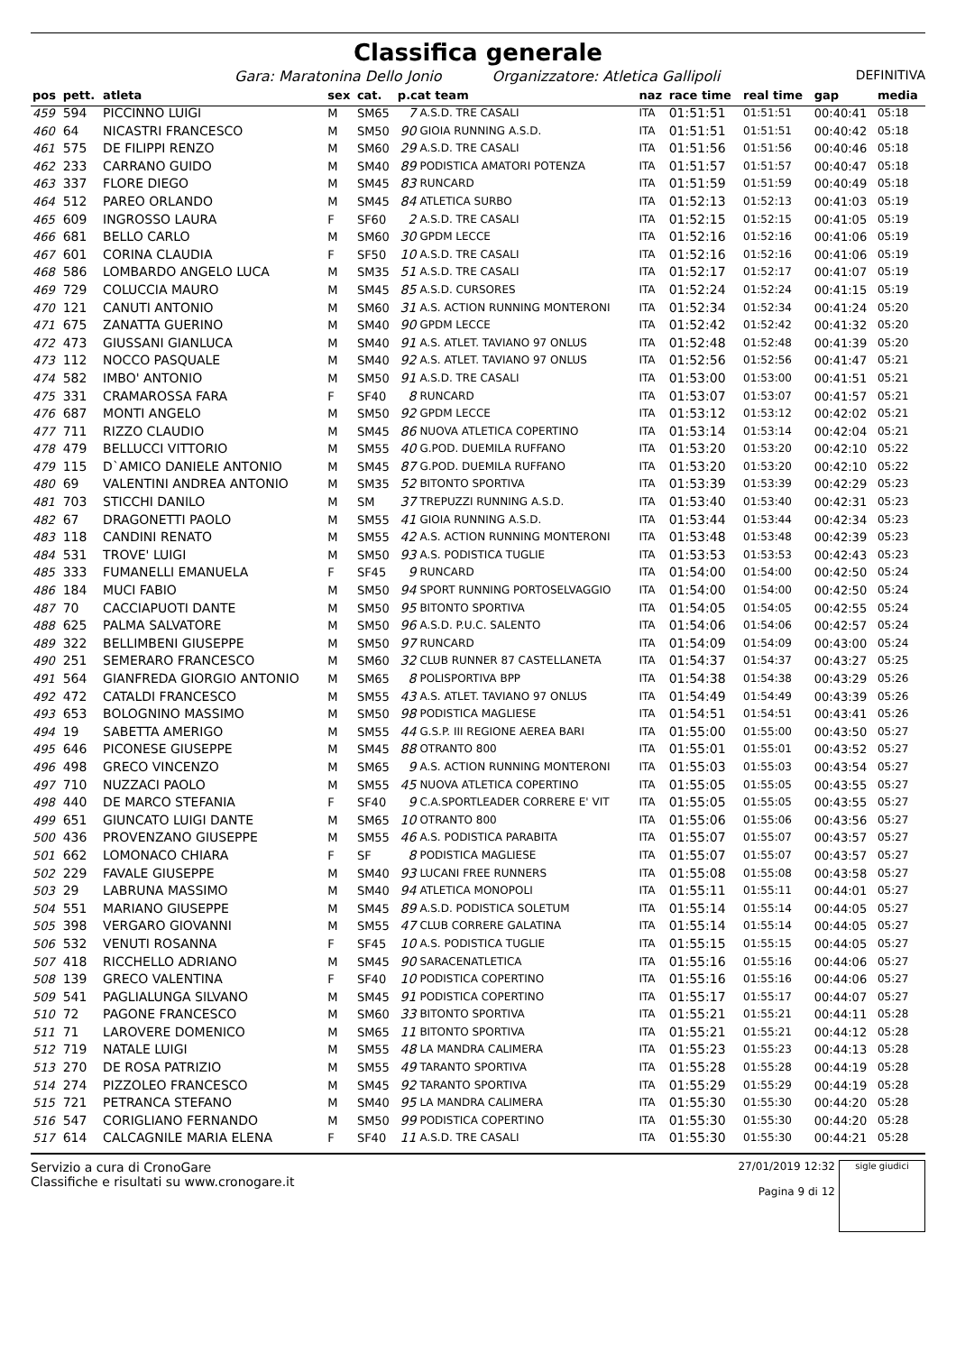Classifica generale
Gara: Maratonina Dello Jonio Organizzatore: Atletica Gallipoli DEFINITIVA
| pos | pett. | atleta | sex | cat. | p.cat team | | naz | race time | real time | gap | media |
| --- | --- | --- | --- | --- | --- | --- | --- | --- | --- | --- | --- |
| 459 | 594 | PICCINNO LUIGI | M | SM65 | 7 | A.S.D. TRE CASALI | ITA | 01:51:51 | 01:51:51 | 00:40:41 | 05:18 |
| 460 | 64 | NICASTRI FRANCESCO | M | SM50 | 90 | GIOIA RUNNING A.S.D. | ITA | 01:51:51 | 01:51:51 | 00:40:42 | 05:18 |
| 461 | 575 | DE FILIPPI RENZO | M | SM60 | 29 | A.S.D. TRE CASALI | ITA | 01:51:56 | 01:51:56 | 00:40:46 | 05:18 |
| 462 | 233 | CARRANO GUIDO | M | SM40 | 89 | PODISTICA AMATORI POTENZA | ITA | 01:51:57 | 01:51:57 | 00:40:47 | 05:18 |
| 463 | 337 | FLORE DIEGO | M | SM45 | 83 | RUNCARD | ITA | 01:51:59 | 01:51:59 | 00:40:49 | 05:18 |
| 464 | 512 | PAREO ORLANDO | M | SM45 | 84 | ATLETICA SURBO | ITA | 01:52:13 | 01:52:13 | 00:41:03 | 05:19 |
| 465 | 609 | INGROSSO LAURA | F | SF60 | 2 | A.S.D. TRE CASALI | ITA | 01:52:15 | 01:52:15 | 00:41:05 | 05:19 |
| 466 | 681 | BELLO CARLO | M | SM60 | 30 | GPDM LECCE | ITA | 01:52:16 | 01:52:16 | 00:41:06 | 05:19 |
| 467 | 601 | CORINA CLAUDIA | F | SF50 | 10 | A.S.D. TRE CASALI | ITA | 01:52:16 | 01:52:16 | 00:41:06 | 05:19 |
| 468 | 586 | LOMBARDO ANGELO LUCA | M | SM35 | 51 | A.S.D. TRE CASALI | ITA | 01:52:17 | 01:52:17 | 00:41:07 | 05:19 |
| 469 | 729 | COLUCCIA MAURO | M | SM45 | 85 | A.S.D. CURSORES | ITA | 01:52:24 | 01:52:24 | 00:41:15 | 05:19 |
| 470 | 121 | CANUTI ANTONIO | M | SM60 | 31 | A.S. ACTION RUNNING MONTERONI | ITA | 01:52:34 | 01:52:34 | 00:41:24 | 05:20 |
| 471 | 675 | ZANATTA GUERINO | M | SM40 | 90 | GPDM LECCE | ITA | 01:52:42 | 01:52:42 | 00:41:32 | 05:20 |
| 472 | 473 | GIUSSANI GIANLUCA | M | SM40 | 91 | A.S. ATLET. TAVIANO 97 ONLUS | ITA | 01:52:48 | 01:52:48 | 00:41:39 | 05:20 |
| 473 | 112 | NOCCO PASQUALE | M | SM40 | 92 | A.S. ATLET. TAVIANO 97 ONLUS | ITA | 01:52:56 | 01:52:56 | 00:41:47 | 05:21 |
| 474 | 582 | IMBO' ANTONIO | M | SM50 | 91 | A.S.D. TRE CASALI | ITA | 01:53:00 | 01:53:00 | 00:41:51 | 05:21 |
| 475 | 331 | CRAMAROSSA FARA | F | SF40 | 8 | RUNCARD | ITA | 01:53:07 | 01:53:07 | 00:41:57 | 05:21 |
| 476 | 687 | MONTI ANGELO | M | SM50 | 92 | GPDM LECCE | ITA | 01:53:12 | 01:53:12 | 00:42:02 | 05:21 |
| 477 | 711 | RIZZO CLAUDIO | M | SM45 | 86 | NUOVA ATLETICA COPERTINO | ITA | 01:53:14 | 01:53:14 | 00:42:04 | 05:21 |
| 478 | 479 | BELLUCCI VITTORIO | M | SM55 | 40 | G.POD. DUEMILA RUFFANO | ITA | 01:53:20 | 01:53:20 | 00:42:10 | 05:22 |
| 479 | 115 | D`AMICO DANIELE ANTONIO | M | SM45 | 87 | G.POD. DUEMILA RUFFANO | ITA | 01:53:20 | 01:53:20 | 00:42:10 | 05:22 |
| 480 | 69 | VALENTINI ANDREA ANTONIO | M | SM35 | 52 | BITONTO SPORTIVA | ITA | 01:53:39 | 01:53:39 | 00:42:29 | 05:23 |
| 481 | 703 | STICCHI DANILO | M | SM | 37 | TREPUZZI RUNNING A.S.D. | ITA | 01:53:40 | 01:53:40 | 00:42:31 | 05:23 |
| 482 | 67 | DRAGONETTI PAOLO | M | SM55 | 41 | GIOIA RUNNING A.S.D. | ITA | 01:53:44 | 01:53:44 | 00:42:34 | 05:23 |
| 483 | 118 | CANDINI RENATO | M | SM55 | 42 | A.S. ACTION RUNNING MONTERONI | ITA | 01:53:48 | 01:53:48 | 00:42:39 | 05:23 |
| 484 | 531 | TROVE' LUIGI | M | SM50 | 93 | A.S. PODISTICA TUGLIE | ITA | 01:53:53 | 01:53:53 | 00:42:43 | 05:23 |
| 485 | 333 | FUMANELLI EMANUELA | F | SF45 | 9 | RUNCARD | ITA | 01:54:00 | 01:54:00 | 00:42:50 | 05:24 |
| 486 | 184 | MUCI FABIO | M | SM50 | 94 | SPORT RUNNING PORTOSELVAGGIO | ITA | 01:54:00 | 01:54:00 | 00:42:50 | 05:24 |
| 487 | 70 | CACCIAPUOTI DANTE | M | SM50 | 95 | BITONTO SPORTIVA | ITA | 01:54:05 | 01:54:05 | 00:42:55 | 05:24 |
| 488 | 625 | PALMA SALVATORE | M | SM50 | 96 | A.S.D. P.U.C. SALENTO | ITA | 01:54:06 | 01:54:06 | 00:42:57 | 05:24 |
| 489 | 322 | BELLIMBENI GIUSEPPE | M | SM50 | 97 | RUNCARD | ITA | 01:54:09 | 01:54:09 | 00:43:00 | 05:24 |
| 490 | 251 | SEMERARO FRANCESCO | M | SM60 | 32 | CLUB RUNNER 87 CASTELLANETA | ITA | 01:54:37 | 01:54:37 | 00:43:27 | 05:25 |
| 491 | 564 | GIANFREDA GIORGIO ANTONIO | M | SM65 | 8 | POLISPORTIVA BPP | ITA | 01:54:38 | 01:54:38 | 00:43:29 | 05:26 |
| 492 | 472 | CATALDI FRANCESCO | M | SM55 | 43 | A.S. ATLET. TAVIANO 97 ONLUS | ITA | 01:54:49 | 01:54:49 | 00:43:39 | 05:26 |
| 493 | 653 | BOLOGNINO MASSIMO | M | SM50 | 98 | PODISTICA MAGLIESE | ITA | 01:54:51 | 01:54:51 | 00:43:41 | 05:26 |
| 494 | 19 | SABETTA AMERIGO | M | SM55 | 44 | G.S.P. III REGIONE AEREA BARI | ITA | 01:55:00 | 01:55:00 | 00:43:50 | 05:27 |
| 495 | 646 | PICONESE GIUSEPPE | M | SM45 | 88 | OTRANTO 800 | ITA | 01:55:01 | 01:55:01 | 00:43:52 | 05:27 |
| 496 | 498 | GRECO VINCENZO | M | SM65 | 9 | A.S. ACTION RUNNING MONTERONI | ITA | 01:55:03 | 01:55:03 | 00:43:54 | 05:27 |
| 497 | 710 | NUZZACI PAOLO | M | SM55 | 45 | NUOVA ATLETICA COPERTINO | ITA | 01:55:05 | 01:55:05 | 00:43:55 | 05:27 |
| 498 | 440 | DE MARCO STEFANIA | F | SF40 | 9 | C.A.SPORTLEADER CORRERE E' VIT | ITA | 01:55:05 | 01:55:05 | 00:43:55 | 05:27 |
| 499 | 651 | GIUNCATO LUIGI DANTE | M | SM65 | 10 | OTRANTO 800 | ITA | 01:55:06 | 01:55:06 | 00:43:56 | 05:27 |
| 500 | 436 | PROVENZANO GIUSEPPE | M | SM55 | 46 | A.S. PODISTICA PARABITA | ITA | 01:55:07 | 01:55:07 | 00:43:57 | 05:27 |
| 501 | 662 | LOMONACO CHIARA | F | SF | 8 | PODISTICA MAGLIESE | ITA | 01:55:07 | 01:55:07 | 00:43:57 | 05:27 |
| 502 | 229 | FAVALE GIUSEPPE | M | SM40 | 93 | LUCANI FREE RUNNERS | ITA | 01:55:08 | 01:55:08 | 00:43:58 | 05:27 |
| 503 | 29 | LABRUNA MASSIMO | M | SM40 | 94 | ATLETICA MONOPOLI | ITA | 01:55:11 | 01:55:11 | 00:44:01 | 05:27 |
| 504 | 551 | MARIANO GIUSEPPE | M | SM45 | 89 | A.S.D. PODISTICA SOLETUM | ITA | 01:55:14 | 01:55:14 | 00:44:05 | 05:27 |
| 505 | 398 | VERGARO GIOVANNI | M | SM55 | 47 | CLUB CORRERE GALATINA | ITA | 01:55:14 | 01:55:14 | 00:44:05 | 05:27 |
| 506 | 532 | VENUTI ROSANNA | F | SF45 | 10 | A.S. PODISTICA TUGLIE | ITA | 01:55:15 | 01:55:15 | 00:44:05 | 05:27 |
| 507 | 418 | RICCHELLO ADRIANO | M | SM45 | 90 | SARACENATLETICA | ITA | 01:55:16 | 01:55:16 | 00:44:06 | 05:27 |
| 508 | 139 | GRECO VALENTINA | F | SF40 | 10 | PODISTICA COPERTINO | ITA | 01:55:16 | 01:55:16 | 00:44:06 | 05:27 |
| 509 | 541 | PAGLIALUNGA SILVANO | M | SM45 | 91 | PODISTICA COPERTINO | ITA | 01:55:17 | 01:55:17 | 00:44:07 | 05:27 |
| 510 | 72 | PAGONE FRANCESCO | M | SM60 | 33 | BITONTO SPORTIVA | ITA | 01:55:21 | 01:55:21 | 00:44:11 | 05:28 |
| 511 | 71 | LAROVERE DOMENICO | M | SM65 | 11 | BITONTO SPORTIVA | ITA | 01:55:21 | 01:55:21 | 00:44:12 | 05:28 |
| 512 | 719 | NATALE LUIGI | M | SM55 | 48 | LA MANDRA CALIMERA | ITA | 01:55:23 | 01:55:23 | 00:44:13 | 05:28 |
| 513 | 270 | DE ROSA PATRIZIO | M | SM55 | 49 | TARANTO SPORTIVA | ITA | 01:55:28 | 01:55:28 | 00:44:19 | 05:28 |
| 514 | 274 | PIZZOLEO FRANCESCO | M | SM45 | 92 | TARANTO SPORTIVA | ITA | 01:55:29 | 01:55:29 | 00:44:19 | 05:28 |
| 515 | 721 | PETRANCA STEFANO | M | SM40 | 95 | LA MANDRA CALIMERA | ITA | 01:55:30 | 01:55:30 | 00:44:20 | 05:28 |
| 516 | 547 | CORIGLIANO FERNANDO | M | SM50 | 99 | PODISTICA COPERTINO | ITA | 01:55:30 | 01:55:30 | 00:44:20 | 05:28 |
| 517 | 614 | CALCAGNILE MARIA ELENA | F | SF40 | 11 | A.S.D. TRE CASALI | ITA | 01:55:30 | 01:55:30 | 00:44:21 | 05:28 |
Servizio a cura di CronoGare
Classifiche e risultati su www.cronogare.it
27/01/2019 12:32
Pagina 9 di 12
sigle giudici